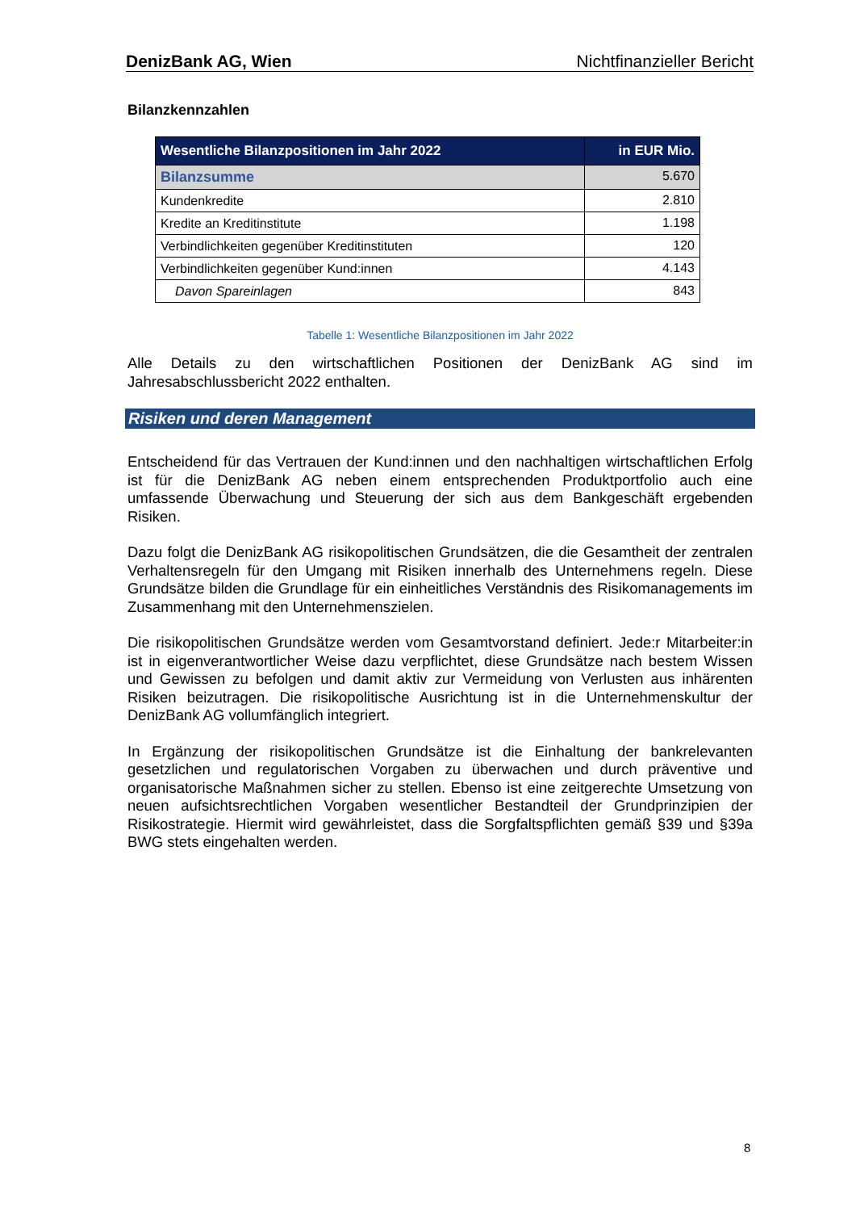DenizBank AG, Wien Nichtfinanzieller Bericht
Bilanzkennzahlen
| Wesentliche Bilanzpositionen im Jahr 2022 | in EUR Mio. |
| --- | --- |
| Bilanzsumme | 5.670 |
| Kundenkredite | 2.810 |
| Kredite an Kreditinstitute | 1.198 |
| Verbindlichkeiten gegenüber Kreditinstituten | 120 |
| Verbindlichkeiten gegenüber Kund:innen | 4.143 |
| Davon Spareinlagen | 843 |
Tabelle 1: Wesentliche Bilanzpositionen im Jahr 2022
Alle Details zu den wirtschaftlichen Positionen der DenizBank AG sind im Jahresabschlussbericht 2022 enthalten.
Risiken und deren Management
Entscheidend für das Vertrauen der Kund:innen und den nachhaltigen wirtschaftlichen Erfolg ist für die DenizBank AG neben einem entsprechenden Produktportfolio auch eine umfassende Überwachung und Steuerung der sich aus dem Bankgeschäft ergebenden Risiken.
Dazu folgt die DenizBank AG risikopolitischen Grundsätzen, die die Gesamtheit der zentralen Verhaltensregeln für den Umgang mit Risiken innerhalb des Unternehmens regeln. Diese Grundsätze bilden die Grundlage für ein einheitliches Verständnis des Risikomanagements im Zusammenhang mit den Unternehmenszielen.
Die risikopolitischen Grundsätze werden vom Gesamtvorstand definiert. Jede:r Mitarbeiter:in ist in eigenverantwortlicher Weise dazu verpflichtet, diese Grundsätze nach bestem Wissen und Gewissen zu befolgen und damit aktiv zur Vermeidung von Verlusten aus inhärenten Risiken beizutragen. Die risikopolitische Ausrichtung ist in die Unternehmenskultur der DenizBank AG vollumfänglich integriert.
In Ergänzung der risikopolitischen Grundsätze ist die Einhaltung der bankrelevanten gesetzlichen und regulatorischen Vorgaben zu überwachen und durch präventive und organisatorische Maßnahmen sicher zu stellen. Ebenso ist eine zeitgerechte Umsetzung von neuen aufsichtsrechtlichen Vorgaben wesentlicher Bestandteil der Grundprinzipien der Risikostrategie. Hiermit wird gewährleistet, dass die Sorgfaltspflichten gemäß §39 und §39a BWG stets eingehalten werden.
8